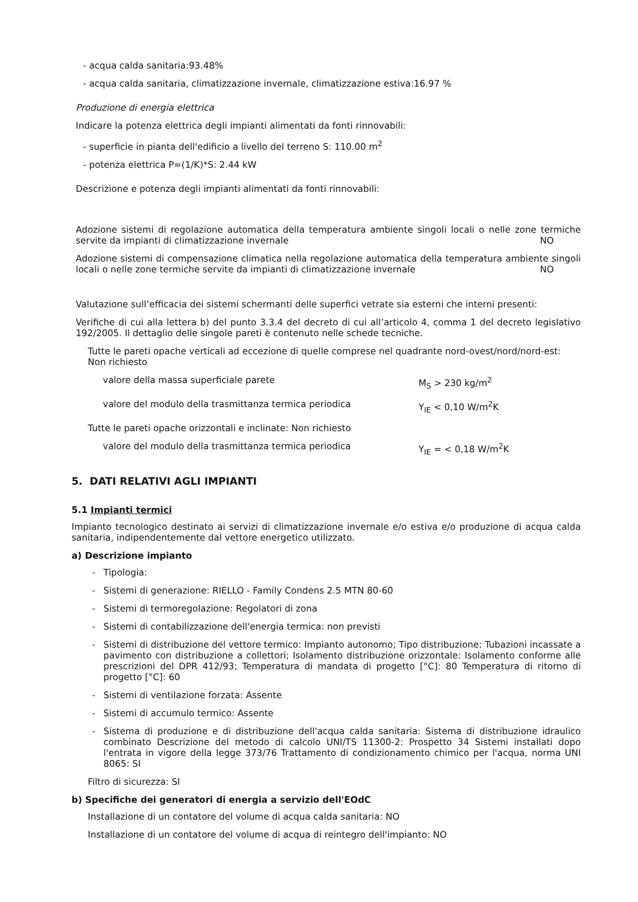- acqua calda sanitaria:93.48%
- acqua calda sanitaria, climatizzazione invernale, climatizzazione estiva:16.97 %
Produzione di energia elettrica
Indicare la potenza elettrica degli impianti alimentati da fonti rinnovabili:
- superficie in pianta dell'edificio a livello del terreno S: 110.00 m<sup>2</sup>
- potenza elettrica P=(1/K)*S: 2.44 kW
Descrizione e potenza degli impianti alimentati da fonti rinnovabili:
Adozione sistemi di regolazione automatica della temperatura ambiente singoli locali o nelle zone termiche servite da impianti di climatizzazione invernale NO
Adozione sistemi di compensazione climatica nella regolazione automatica della temperatura ambiente singoli locali o nelle zone termiche servite da impianti di climatizzazione invernale NO
Valutazione sull’efficacia dei sistemi schermanti delle superfici vetrate sia esterni che interni presenti:
Verifiche di cui alla lettera b) del punto 3.3.4 del decreto di cui all’articolo 4, comma 1 del decreto legislativo 192/2005. Il dettaglio delle singole pareti è contenuto nelle schede tecniche.
Tutte le pareti opache verticali ad eccezione di quelle comprese nel quadrante nord-ovest/nord/nord-est: Non richiesto
valore della massa superficiale parete M<sub>S</sub> > 230 kg/m<sup>2</sup>
valore del modulo della trasmittanza termica periodica Y<sub>IE</sub> < 0,10 W/m<sup>2</sup>K
Tutte le pareti opache orizzontali e inclinate: Non richiesto
valore del modulo della trasmittanza termica periodica Y<sub>IE</sub> = < 0,18 W/m<sup>2</sup>K
5. DATI RELATIVI AGLI IMPIANTI
5.1 Impianti termici
Impianto tecnologico destinato ai servizi di climatizzazione invernale e/o estiva e/o produzione di acqua calda sanitaria, indipendentemente dal vettore energetico utilizzato.
a) Descrizione impianto
- Tipologia:
- Sistemi di generazione: RIELLO - Family Condens 2.5 MTN 80-60
- Sistemi di termoregolazione: Regolatori di zona
- Sistemi di contabilizzazione dell'energia termica: non previsti
- Sistemi di distribuzione del vettore termico: Impianto autonomo; Tipo distribuzione: Tubazioni incassate a pavimento con distribuzione a collettori; Isolamento distribuzione orizzontale: Isolamento conforme alle prescrizioni del DPR 412/93; Temperatura di mandata di progetto [°C]: 80 Temperatura di ritorno di progetto [°C]: 60
- Sistemi di ventilazione forzata: Assente
- Sistemi di accumulo termico: Assente
- Sistema di produzione e di distribuzione dell'acqua calda sanitaria: Sistema di distribuzione idraulico combinato Descrizione del metodo di calcolo UNI/TS 11300-2: Prospetto 34 Sistemi installati dopo l'entrata in vigore della legge 373/76 Trattamento di condizionamento chimico per l'acqua, norma UNI 8065: SI
Filtro di sicurezza: SI
b) Specifiche dei generatori di energia a servizio dell'EOdC
Installazione di un contatore del volume di acqua calda sanitaria: NO
Installazione di un contatore del volume di acqua di reintegro dell'impianto: NO